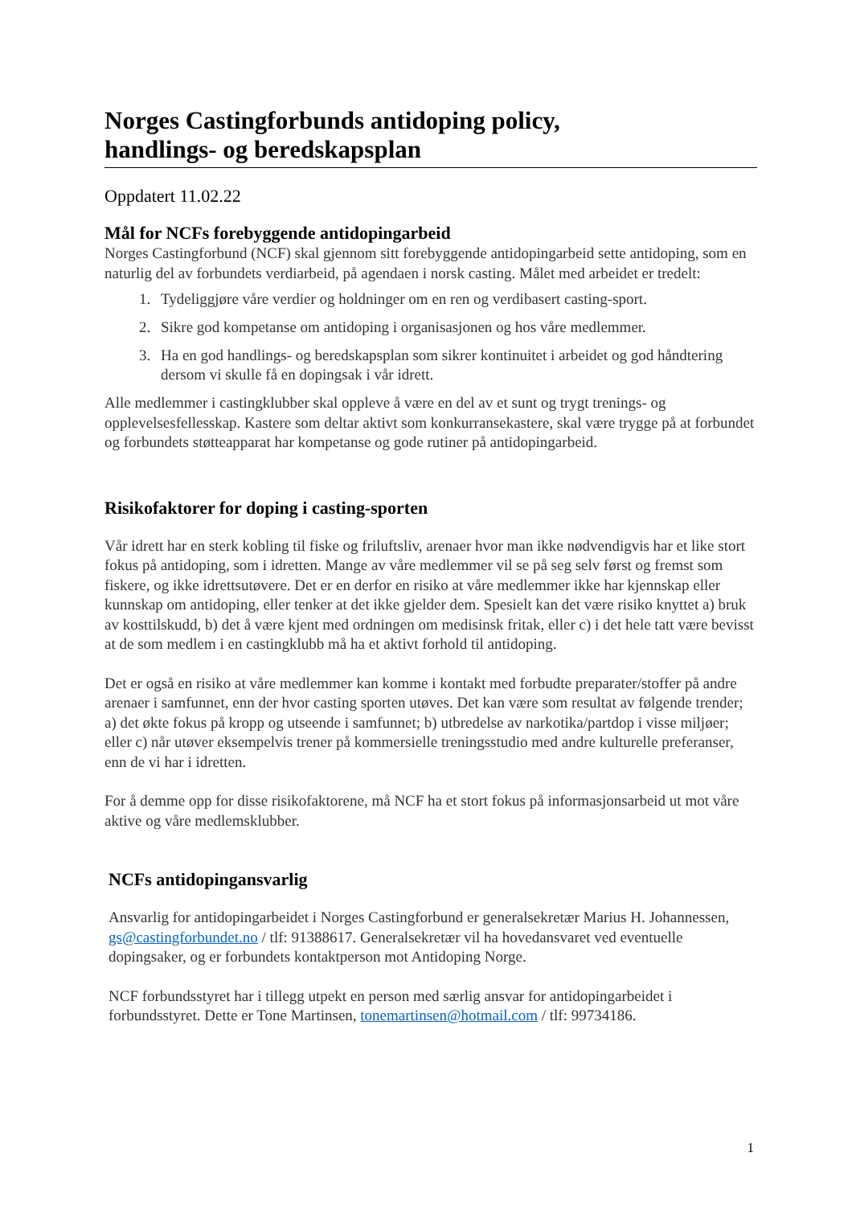Norges Castingforbunds antidoping policy,
handlings- og beredskapsplan
Oppdatert 11.02.22
Mål for NCFs forebyggende antidopingarbeid
Norges Castingforbund (NCF) skal gjennom sitt forebyggende antidopingarbeid sette antidoping, som en naturlig del av forbundets verdiarbeid, på agendaen i norsk casting. Målet med arbeidet er tredelt:
1. Tydeliggjøre våre verdier og holdninger om en ren og verdibasert casting-sport.
2. Sikre god kompetanse om antidoping i organisasjonen og hos våre medlemmer.
3. Ha en god handlings- og beredskapsplan som sikrer kontinuitet i arbeidet og god håndtering dersom vi skulle få en dopingsak i vår idrett.
Alle medlemmer i castingklubber skal oppleve å være en del av et sunt og trygt trenings- og opplevelsesfellesskap. Kastere som deltar aktivt som konkurransekastere, skal være trygge på at forbundet og forbundets støtteapparat har kompetanse og gode rutiner på antidopingarbeid.
Risikofaktorer for doping i casting-sporten
Vår idrett har en sterk kobling til fiske og friluftsliv, arenaer hvor man ikke nødvendigvis har et like stort fokus på antidoping, som i idretten. Mange av våre medlemmer vil se på seg selv først og fremst som fiskere, og ikke idrettsutøvere. Det er en derfor en risiko at våre medlemmer ikke har kjennskap eller kunnskap om antidoping, eller tenker at det ikke gjelder dem. Spesielt kan det være risiko knyttet a) bruk av kosttilskudd, b) det å være kjent med ordningen om medisinsk fritak, eller c) i det hele tatt være bevisst at de som medlem i en castingklubb må ha et aktivt forhold til antidoping.
Det er også en risiko at våre medlemmer kan komme i kontakt med forbudte preparater/stoffer på andre arenaer i samfunnet, enn der hvor casting sporten utøves. Det kan være som resultat av følgende trender; a) det økte fokus på kropp og utseende i samfunnet; b) utbredelse av narkotika/partdop i visse miljøer; eller c) når utøver eksempelvis trener på kommersielle treningsstudio med andre kulturelle preferanser, enn de vi har i idretten.
For å demme opp for disse risikofaktorene, må NCF ha et stort fokus på informasjonsarbeid ut mot våre aktive og våre medlemsklubber.
NCFs antidopingansvarlig
Ansvarlig for antidopingarbeidet i Norges Castingforbund er generalsekretær Marius H. Johannessen, gs@castingforbundet.no / tlf: 91388617. Generalsekretær vil ha hovedansvaret ved eventuelle dopingsaker, og er forbundets kontaktperson mot Antidoping Norge.
NCF forbundsstyret har i tillegg utpekt en person med særlig ansvar for antidopingarbeidet i forbundsstyret. Dette er Tone Martinsen, tonemartinsen@hotmail.com / tlf: 99734186.
1